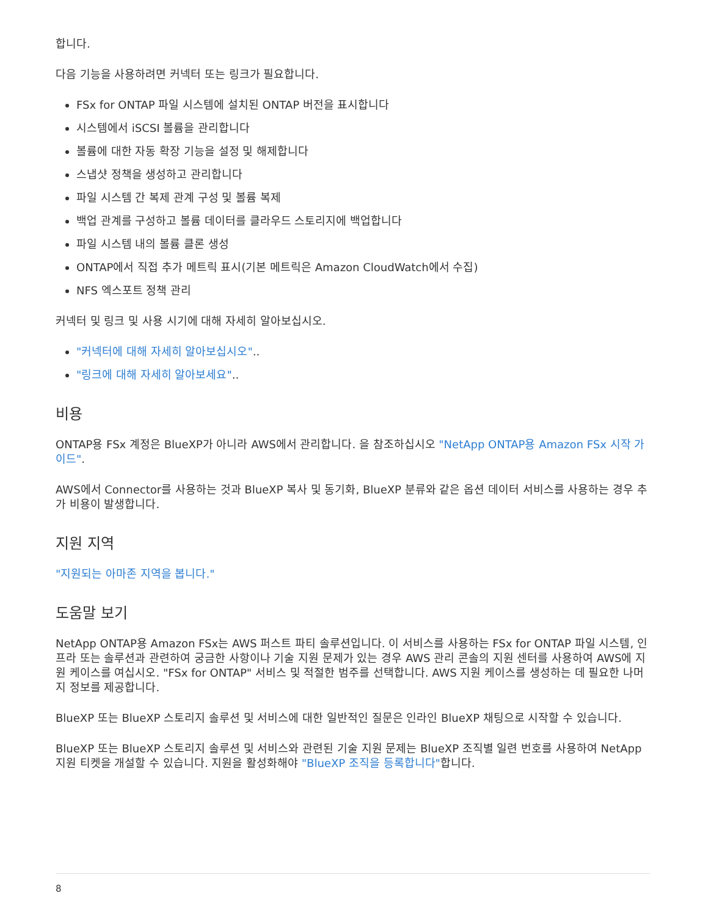합니다.
다음 기능을 사용하려면 커넥터 또는 링크가 필요합니다.
FSx for ONTAP 파일 시스템에 설치된 ONTAP 버전을 표시합니다
시스템에서 iSCSI 볼륨을 관리합니다
볼륨에 대한 자동 확장 기능을 설정 및 해제합니다
스냅샷 정책을 생성하고 관리합니다
파일 시스템 간 복제 관계 구성 및 볼륨 복제
백업 관계를 구성하고 볼륨 데이터를 클라우드 스토리지에 백업합니다
파일 시스템 내의 볼륨 클론 생성
ONTAP에서 직접 추가 메트릭 표시(기본 메트릭은 Amazon CloudWatch에서 수집)
NFS 엑스포트 정책 관리
커넥터 및 링크 및 사용 시기에 대해 자세히 알아보십시오.
"커넥터에 대해 자세히 알아보십시오"..
"링크에 대해 자세히 알아보세요"..
비용
ONTAP용 FSx 계정은 BlueXP가 아니라 AWS에서 관리합니다. 을 참조하십시오 "NetApp ONTAP용 Amazon FSx 시작 가이드".
AWS에서 Connector를 사용하는 것과 BlueXP 복사 및 동기화, BlueXP 분류와 같은 옵션 데이터 서비스를 사용하는 경우 추가 비용이 발생합니다.
지원 지역
"지원되는 아마존 지역을 봅니다."
도움말 보기
NetApp ONTAP용 Amazon FSx는 AWS 퍼스트 파티 솔루션입니다. 이 서비스를 사용하는 FSx for ONTAP 파일 시스템, 인프라 또는 솔루션과 관련하여 궁금한 사항이나 기술 지원 문제가 있는 경우 AWS 관리 콘솔의 지원 센터를 사용하여 AWS에 지원 케이스를 여십시오. "FSx for ONTAP" 서비스 및 적절한 범주를 선택합니다. AWS 지원 케이스를 생성하는 데 필요한 나머지 정보를 제공합니다.
BlueXP 또는 BlueXP 스토리지 솔루션 및 서비스에 대한 일반적인 질문은 인라인 BlueXP 채팅으로 시작할 수 있습니다.
BlueXP 또는 BlueXP 스토리지 솔루션 및 서비스와 관련된 기술 지원 문제는 BlueXP 조직별 일련 번호를 사용하여 NetApp 지원 티켓을 개설할 수 있습니다. 지원을 활성화해야 "BlueXP 조직을 등록합니다"합니다.
8